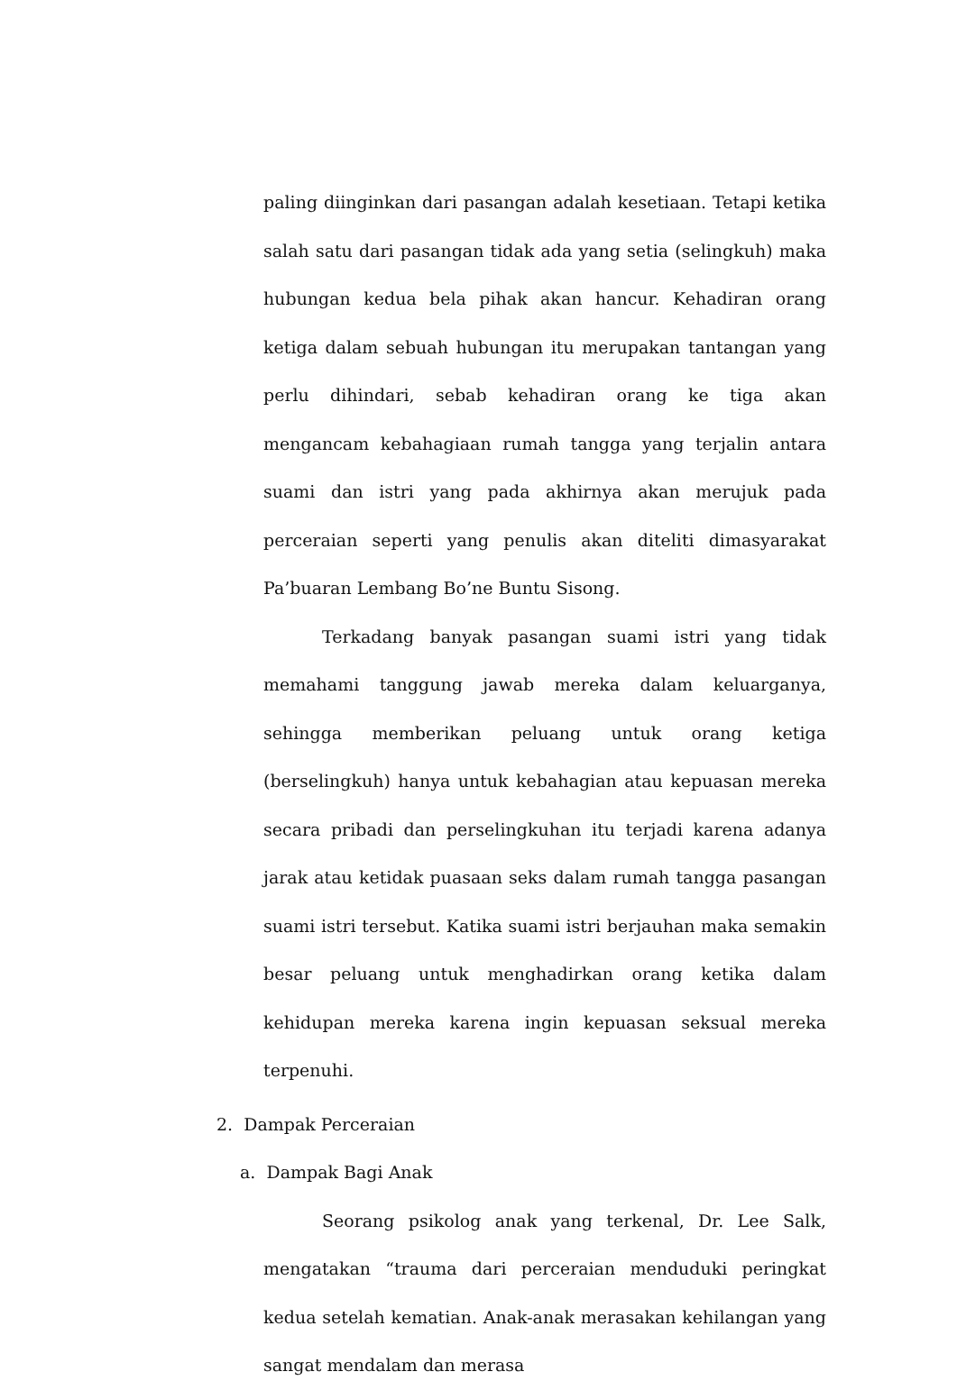paling diinginkan dari pasangan adalah kesetiaan. Tetapi ketika salah satu dari pasangan tidak ada yang setia (selingkuh) maka hubungan kedua bela pihak akan hancur. Kehadiran orang ketiga dalam sebuah hubungan itu merupakan tantangan yang perlu dihindari, sebab kehadiran orang ke tiga akan mengancam kebahagiaan rumah tangga yang terjalin antara suami dan istri yang pada akhirnya akan merujuk pada perceraian seperti yang penulis akan diteliti dimasyarakat Pa’buaran Lembang Bo’ne Buntu Sisong.
Terkadang banyak pasangan suami istri yang tidak memahami tanggung jawab mereka dalam keluarganya, sehingga memberikan peluang untuk orang ketiga (berselingkuh) hanya untuk kebahagian atau kepuasan mereka secara pribadi dan perselingkuhan itu terjadi karena adanya jarak atau ketidak puasaan seks dalam rumah tangga pasangan suami istri tersebut. Katika suami istri berjauhan maka semakin besar peluang untuk menghadirkan orang ketika dalam kehidupan mereka karena ingin kepuasan seksual mereka terpenuhi.
2. Dampak Perceraian
a. Dampak Bagi Anak
Seorang psikolog anak yang terkenal, Dr. Lee Salk, mengatakan “trauma dari perceraian menduduki peringkat kedua setelah kematian. Anak-anak merasakan kehilangan yang sangat mendalam dan merasa